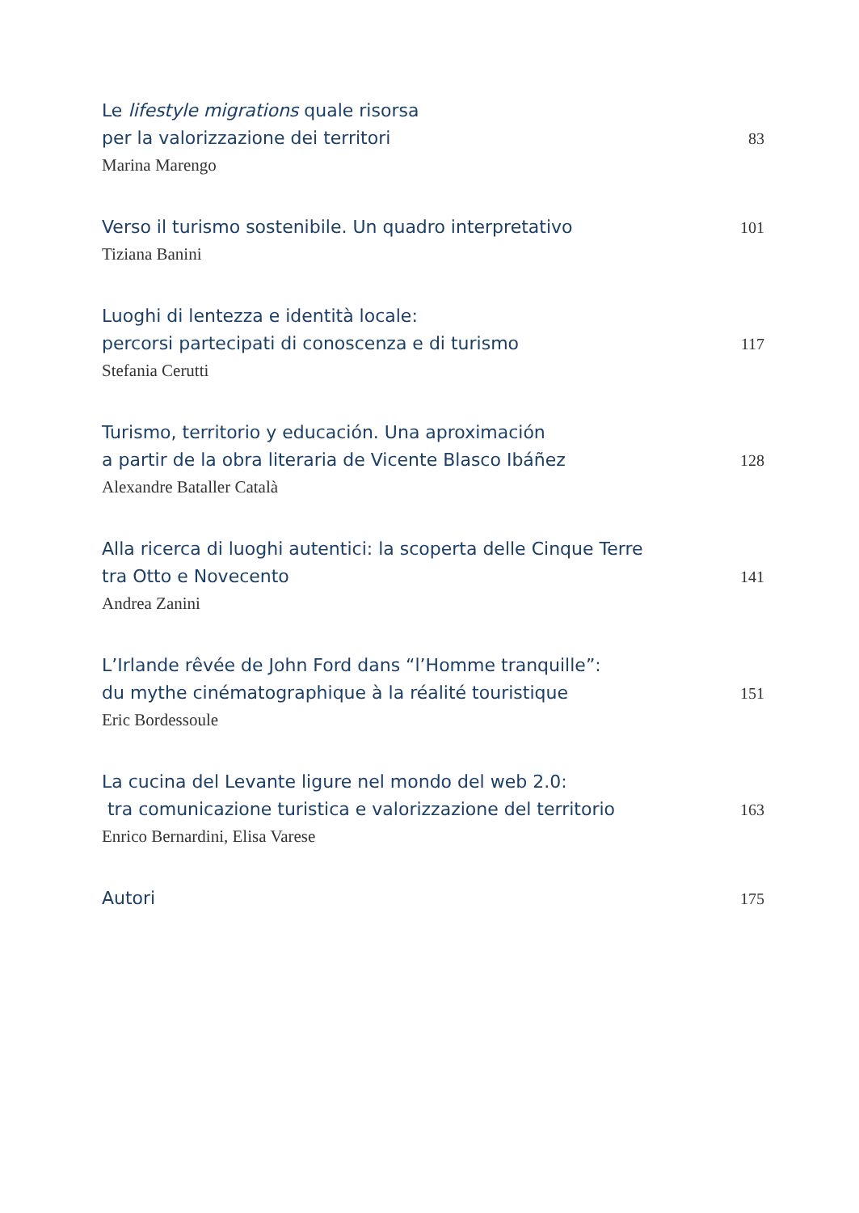Le lifestyle migrations quale risorsa
per la valorizzazione dei territori
83
Marina Marengo
Verso il turismo sostenibile. Un quadro interpretativo
101
Tiziana Banini
Luoghi di lentezza e identità locale:
percorsi partecipati di conoscenza e di turismo
117
Stefania Cerutti
Turismo, territorio y educación. Una aproximación
a partir de la obra literaria de Vicente Blasco Ibáñez
128
Alexandre Bataller Català
Alla ricerca di luoghi autentici: la scoperta delle Cinque Terre
tra Otto e Novecento
141
Andrea Zanini
L’Irlande rêvée de John Ford dans “l’Homme tranquille”:
du mythe cinématographique à la réalité touristique
151
Eric Bordessoule
La cucina del Levante ligure nel mondo del web 2.0:
tra comunicazione turistica e valorizzazione del territorio
163
Enrico Bernardini, Elisa Varese
Autori
175